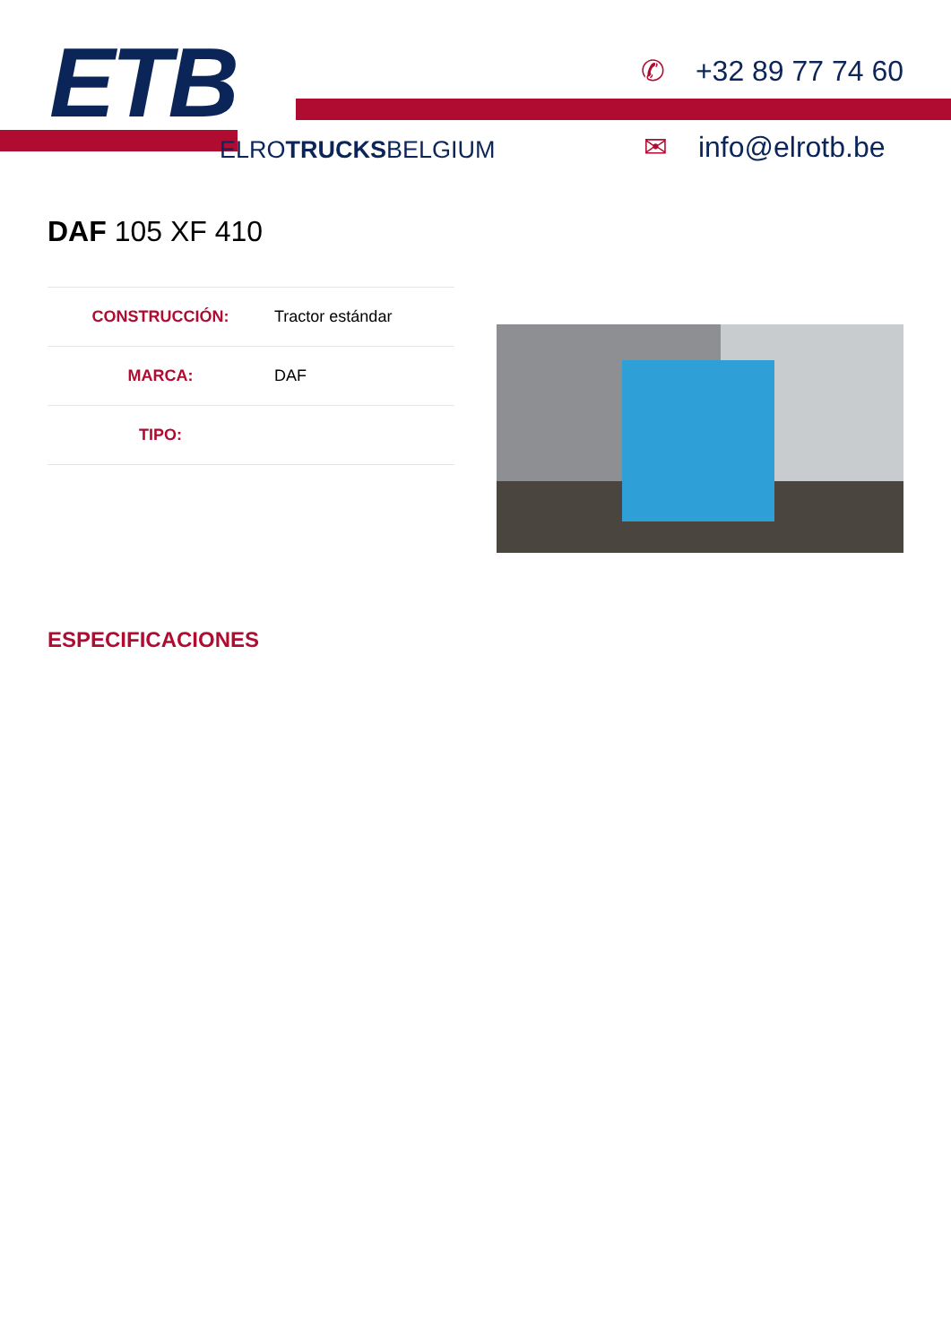ETB
ELROTRUCKSBELGIUM
✆ +32 89 77 74 60
✉ info@elrotb.be
DAF 105 XF 410
| CONSTRUCCIÓN: | Tractor estándar |
| MARCA: | DAF |
| TIPO: | |
ESPECIFICACIONES